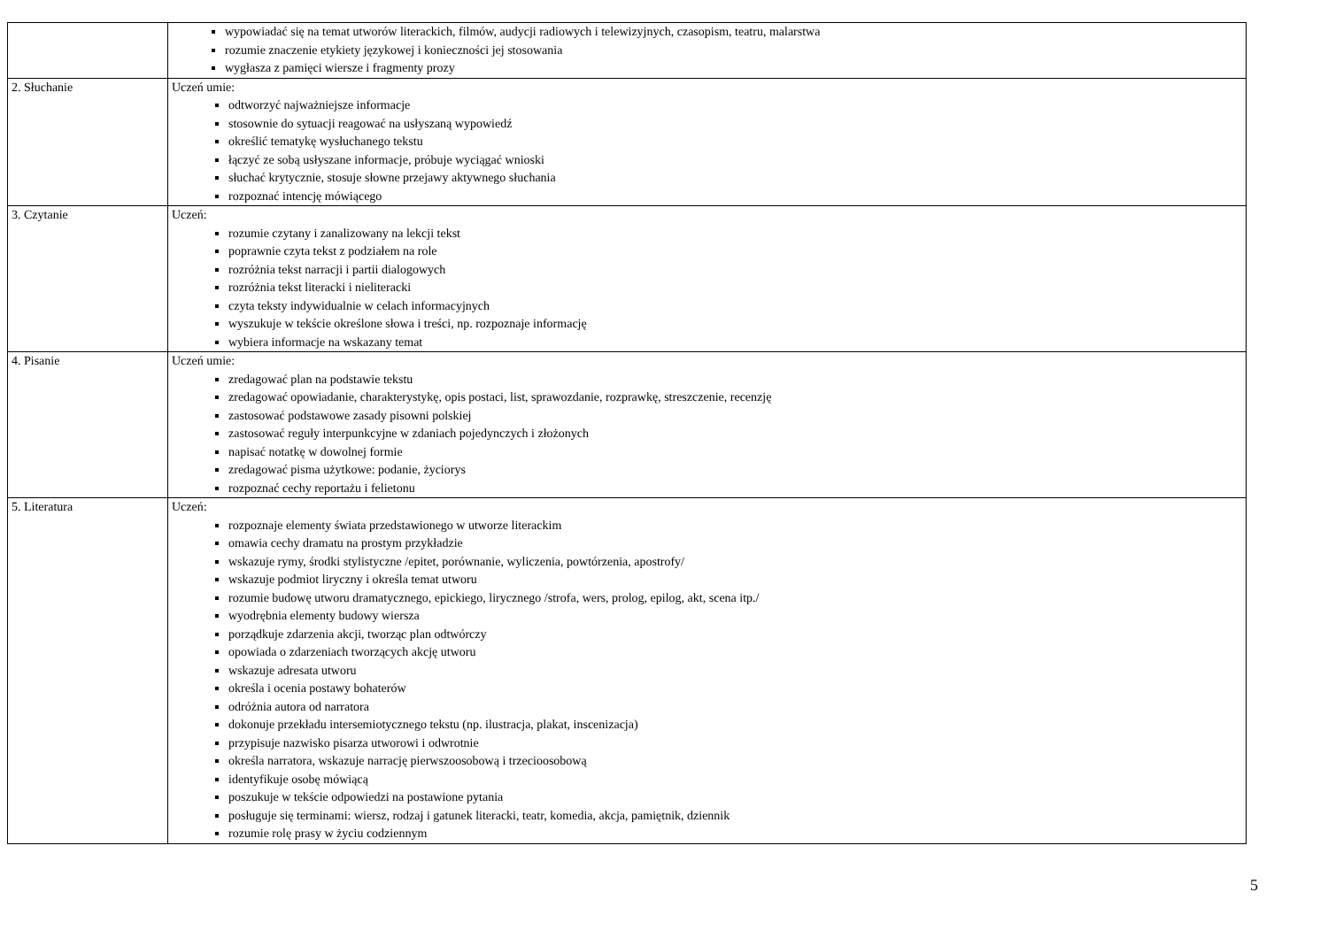| | wypowiadać się na temat utworów literackich, filmów, audycji radiowych i telewizyjnych, czasopism, teatru, malarstwa rozumie znaczenie etykiety językowej i konieczności jej stosowania wygłasza z pamięci wiersze i fragmenty prozy |
| 2. Słuchanie | Uczeń umie: odtworzyć najważniejsze informacje stosownie do sytuacji reagować na usłyszaną wypowiedź określić tematykę wysłuchanego tekstu łączyć ze sobą usłyszane informacje, próbuje wyciągać wnioski słuchać krytycznie, stosuje słowne przejawy aktywnego słuchania rozpoznać intencję mówiącego |
| 3. Czytanie | Uczeń: rozumie czytany i zanalizowany na lekcji tekst poprawnie czyta tekst z podziałem na role rozróżnia tekst narracji i partii dialogowych rozróżnia tekst literacki i nieliteracki czyta teksty indywidualnie w celach informacyjnych wyszukuje w tekście określone słowa i treści, np. rozpoznaje informację wybiera informacje na wskazany temat |
| 4. Pisanie | Uczeń umie: zredagować plan na podstawie tekstu zredagować opowiadanie, charakterystykę, opis postaci, list, sprawozdanie, rozprawkę, streszczenie, recenzję zastosować podstawowe zasady pisowni polskiej zastosować reguły interpunkcyjne w zdaniach pojedynczych i złożonych napisać notatkę w dowolnej formie zredagować pisma użytkowe: podanie, życiorys rozpoznać cechy reportażu i felietonu |
| 5. Literatura | Uczeń: rozpoznaje elementy świata przedstawionego w utworze literackim omawia cechy dramatu na prostym przykładzie wskazuje rymy, środki stylistyczne /epitet, porównanie, wyliczenia, powtórzenia, apostrofy/ wskazuje podmiot liryczny i określa temat utworu rozumie budowę utworu dramatycznego, epickiego, lirycznego /strofa, wers, prolog, epilog, akt, scena itp./ wyodrębnia elementy budowy wiersza porządkuje zdarzenia akcji, tworząc plan odtwórczy opowiada o zdarzeniach tworzących akcję utworu wskazuje adresata utworu określa i ocenia postawy bohaterów odróżnia autora od narratora dokonuje przekładu intersemiotycznego tekstu (np. ilustracja, plakat, inscenizacja) przypisuje nazwisko pisarza utworowi i odwrotnie określa narratora, wskazuje narrację pierwszoosobową i trzecioosobową identyfikuje osobę mówiącą poszukuje w tekście odpowiedzi na postawione pytania posługuje się terminami: wiersz, rodzaj i gatunek literacki, teatr, komedia, akcja, pamiętnik, dziennik rozumie rolę prasy w życiu codziennym |
5